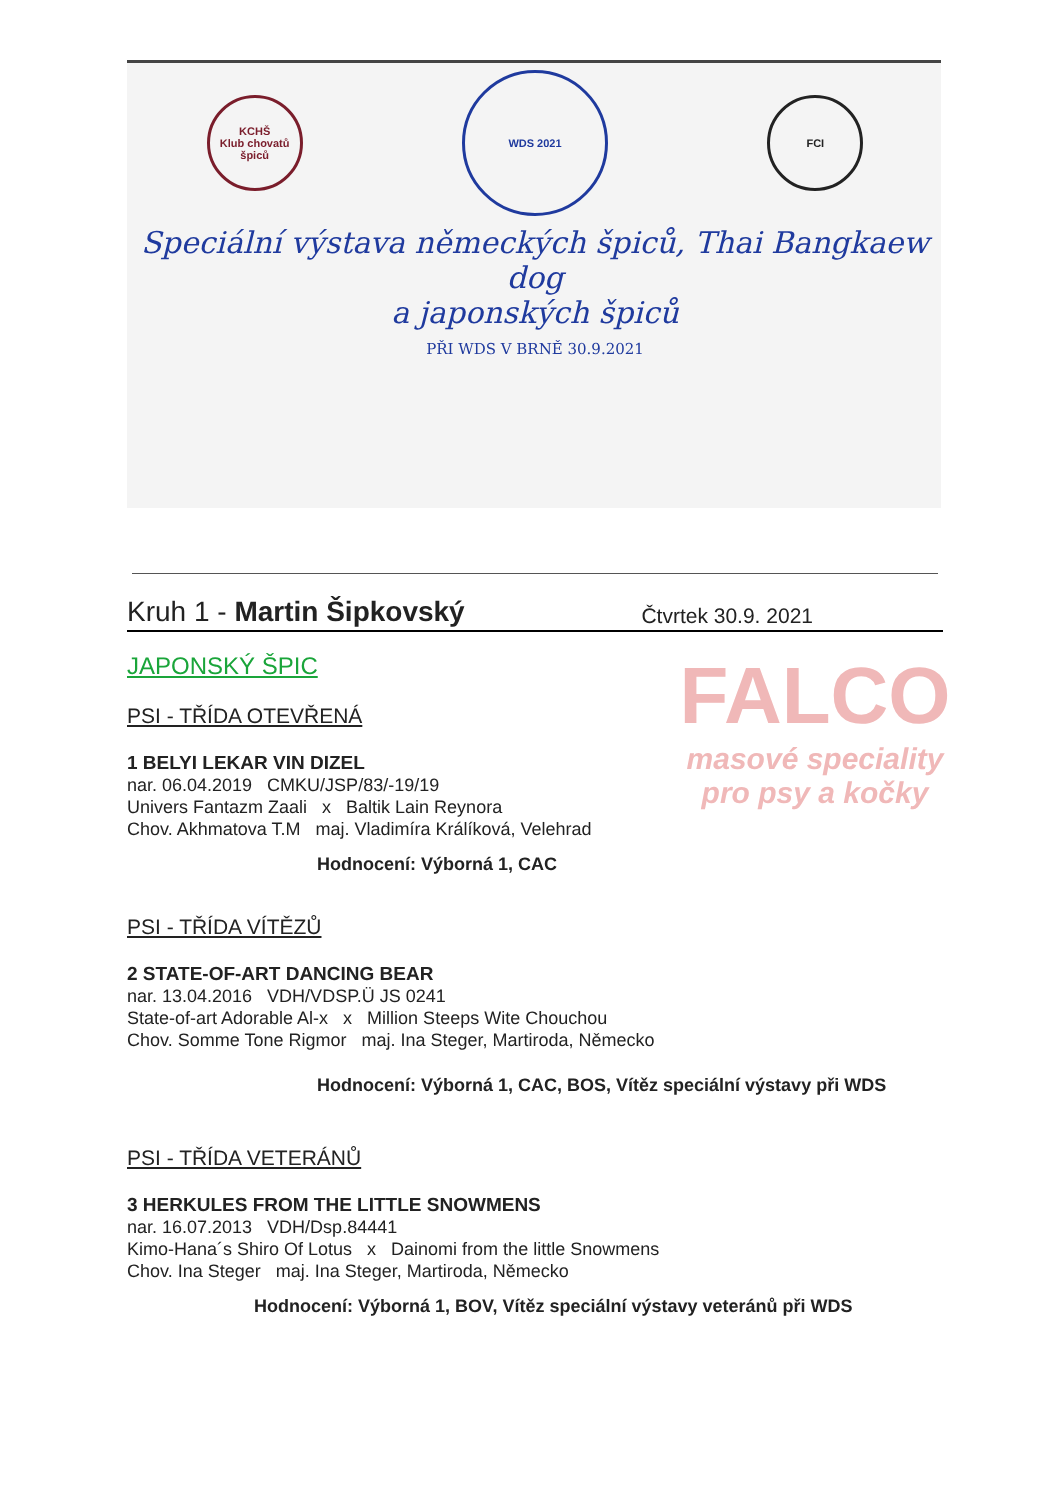FALCO
masové speciality
pro psy a kočky
KCHŠ
Klub chovatů špiců
WDS 2021
FCI
Speciální výstava německých špiců, Thai Bangkaew dog
a japonských špiců
PŘI WDS V BRNĚ 30.9.2021
Kruh 1 - Martin Šipkovský Čtvrtek 30.9. 2021
JAPONSKÝ ŠPIC
PSI - TŘÍDA OTEVŘENÁ
1 BELYI LEKAR VIN DIZEL
nar. 06.04.2019 CMKU/JSP/83/-19/19
Univers Fantazm Zaali x Baltik Lain Reynora
Chov. Akhmatova T.M maj. Vladimíra Králíková, Velehrad
Hodnocení: Výborná 1, CAC
PSI - TŘÍDA VÍTĚZŮ
2 STATE-OF-ART DANCING BEAR
nar. 13.04.2016 VDH/VDSP.Ü JS 0241
State-of-art Adorable Al-x x Million Steeps Wite Chouchou
Chov. Somme Tone Rigmor maj. Ina Steger, Martiroda, Německo
Hodnocení: Výborná 1, CAC, BOS, Vítěz speciální výstavy při WDS
PSI - TŘÍDA VETERÁNŮ
3 HERKULES FROM THE LITTLE SNOWMENS
nar. 16.07.2013 VDH/Dsp.84441
Kimo-Hana´s Shiro Of Lotus x Dainomi from the little Snowmens
Chov. Ina Steger maj. Ina Steger, Martiroda, Německo
Hodnocení: Výborná 1, BOV, Vítěz speciální výstavy veteránů při WDS